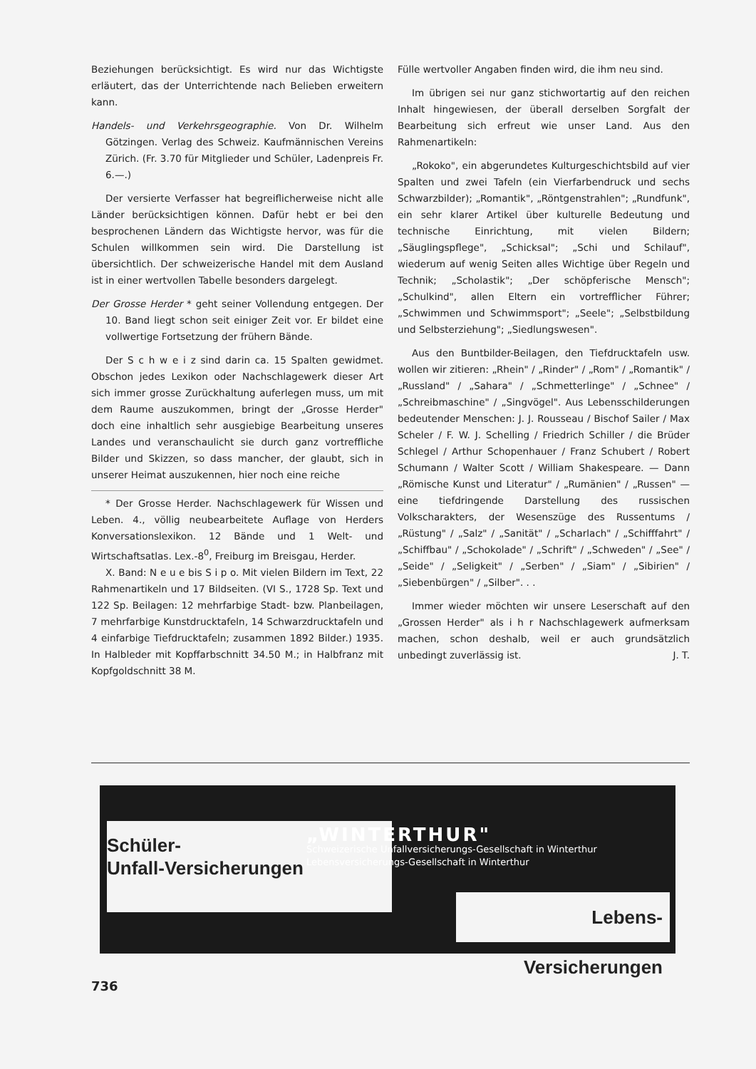Beziehungen berücksichtigt. Es wird nur das Wichtigste erläutert, das der Unterrichtende nach Belieben erweitern kann.
Handels- und Verkehrsgeographie. Von Dr. Wilhelm Götzingen. Verlag des Schweiz. Kaufmännischen Vereins Zürich. (Fr. 3.70 für Mitglieder und Schüler, Ladenpreis Fr. 6.—.)
Der versierte Verfasser hat begreiflicherweise nicht alle Länder berücksichtigen können. Dafür hebt er bei den besprochenen Ländern das Wichtigste hervor, was für die Schulen willkommen sein wird. Die Darstellung ist übersichtlich. Der schweizerische Handel mit dem Ausland ist in einer wertvollen Tabelle besonders dargelegt.
Der Grosse Herder * geht seiner Vollendung entgegen. Der 10. Band liegt schon seit einiger Zeit vor. Er bildet eine vollwertige Fortsetzung der frühern Bände.
Der S c h w e i z sind darin ca. 15 Spalten gewidmet. Obschon jedes Lexikon oder Nachschlagewerk dieser Art sich immer grosse Zurückhaltung auferlegen muss, um mit dem Raume auszukommen, bringt der „Grosse Herder" doch eine inhaltlich sehr ausgiebige Bearbeitung unseres Landes und veranschaulicht sie durch ganz vortreffliche Bilder und Skizzen, so dass mancher, der glaubt, sich in unserer Heimat auszukennen, hier noch eine reiche
* Der Grosse Herder. Nachschlagewerk für Wissen und Leben. 4., völlig neubearbeitete Auflage von Herders Konversationslexikon. 12 Bände und 1 Welt- und Wirtschaftsatlas. Lex.-8<sup>0</sup>, Freiburg im Breisgau, Herder.
X. Band: N e u e bis S i p o. Mit vielen Bildern im Text, 22 Rahmenartikeln und 17 Bildseiten. (VI S., 1728 Sp. Text und 122 Sp. Beilagen: 12 mehrfarbige Stadt- bzw. Planbeilagen, 7 mehrfarbige Kunstdrucktafeln, 14 Schwarzdrucktafeln und 4 einfarbige Tiefdrucktafeln; zusammen 1892 Bilder.) 1935. In Halbleder mit Kopffarbschnitt 34.50 M.; in Halbfranz mit Kopfgoldschnitt 38 M.
Fülle wertvoller Angaben finden wird, die ihm neu sind.
Im übrigen sei nur ganz stichwortartig auf den reichen Inhalt hingewiesen, der überall derselben Sorgfalt der Bearbeitung sich erfreut wie unser Land. Aus den Rahmenartikeln:
„Rokoko", ein abgerundetes Kulturgeschichtsbild auf vier Spalten und zwei Tafeln (ein Vierfarbendruck und sechs Schwarzbilder); „Romantik", „Röntgenstrahlen"; „Rundfunk", ein sehr klarer Artikel über kulturelle Bedeutung und technische Einrichtung, mit vielen Bildern; „Säuglingspflege", „Schicksal"; „Schi und Schilauf", wiederum auf wenig Seiten alles Wichtige über Regeln und Technik; „Scholastik"; „Der schöpferische Mensch"; „Schulkind", allen Eltern ein vortrefflicher Führer; „Schwimmen und Schwimmsport"; „Seele"; „Selbstbildung und Selbsterziehung"; „Siedlungswesen".
Aus den Buntbilder-Beilagen, den Tiefdrucktafeln usw. wollen wir zitieren: „Rhein" / „Rinder" / „Rom" / „Romantik" / „Russland" / „Sahara" / „Schmetterlinge" / „Schnee" / „Schreibmaschine" / „Singvögel". Aus Lebensschilderungen bedeutender Menschen: J. J. Rousseau / Bischof Sailer / Max Scheler / F. W. J. Schelling / Friedrich Schiller / die Brüder Schlegel / Arthur Schopenhauer / Franz Schubert / Robert Schumann / Walter Scott / William Shakespeare. — Dann „Römische Kunst und Literatur" / „Rumänien" / „Russen" — eine tiefdringende Darstellung des russischen Volkscharakters, der Wesenszüge des Russentums / „Rüstung" / „Salz" / „Sanität" / „Scharlach" / „Schifffahrt" / „Schiffbau" / „Schokolade" / „Schrift" / „Schweden" / „See" / „Seide" / „Seligkeit" / „Serben" / „Siam" / „Sibirien" / „Siebenbürgen" / „Silber". . .
Immer wieder möchten wir unsere Leserschaft auf den „Grossen Herder" als i h r Nachschlagewerk aufmerksam machen, schon deshalb, weil er auch grundsätzlich unbedingt zuverlässig ist. J. T.
Schüler-
Unfall-Versicherungen
„WINTERTHUR"
Schweizerische Unfallversicherungs-Gesellschaft in Winterthur
Lebensversicherungs-Gesellschaft in Winterthur
Lebens-Versicherungen
736